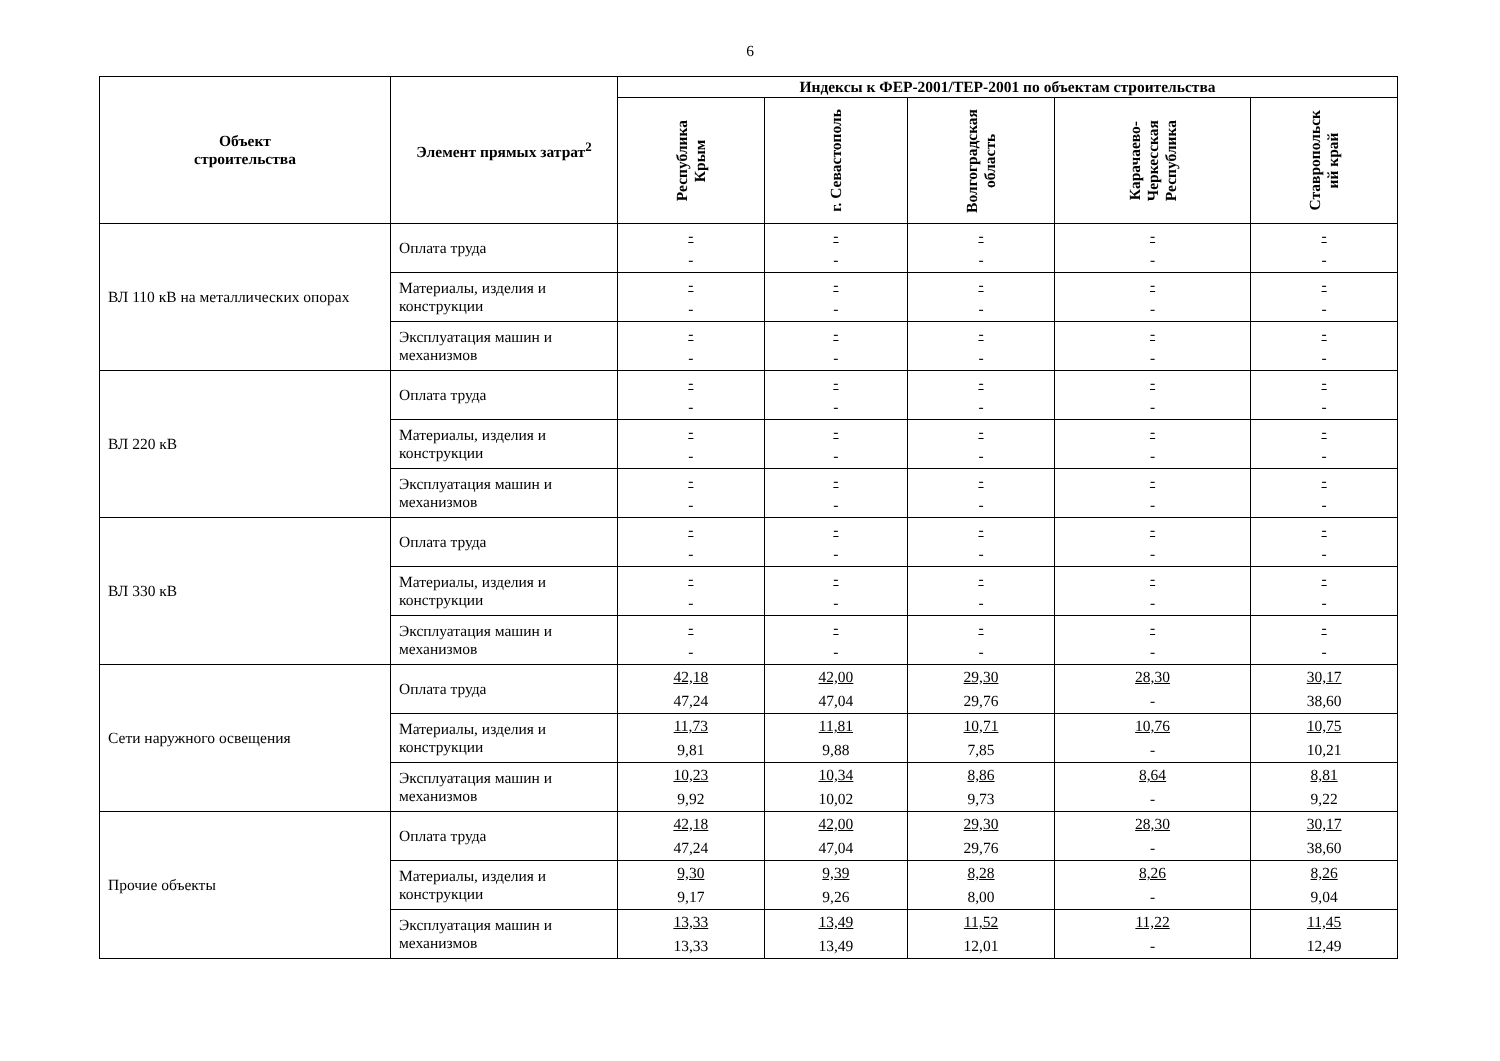6
| Объект строительства | Элемент прямых затрат<sup>2</sup> | Индексы к ФЕР-2001/ТЕР-2001 по объектам строительства | | | | |
| --- | --- | --- | --- | --- | --- | --- |
| | | Республика Крым | г. Севастополь | Волгоградская область | Карачаево- Черкесская Республика | Ставропольск ий край |
| ВЛ 110 кВ на металлических опорах | Оплата труда | - - | - - | - - | - - | - - |
| | Материалы, изделия и конструкции | - - | - - | - - | - - | - - |
| | Эксплуатация машин и механизмов | - - | - - | - - | - - | - - |
| ВЛ 220 кВ | Оплата труда | - - | - - | - - | - - | - - |
| | Материалы, изделия и конструкции | - - | - - | - - | - - | - - |
| | Эксплуатация машин и механизмов | - - | - - | - - | - - | - - |
| ВЛ 330 кВ | Оплата труда | - - | - - | - - | - - | - - |
| | Материалы, изделия и конструкции | - - | - - | - - | - - | - - |
| | Эксплуатация машин и механизмов | - - | - - | - - | - - | - - |
| Сети наружного освещения | Оплата труда | 42,18 47,24 | 42,00 47,04 | 29,30 29,76 | 28,30 - | 30,17 38,60 |
| | Материалы, изделия и конструкции | 11,73 9,81 | 11,81 9,88 | 10,71 7,85 | 10,76 - | 10,75 10,21 |
| | Эксплуатация машин и механизмов | 10,23 9,92 | 10,34 10,02 | 8,86 9,73 | 8,64 - | 8,81 9,22 |
| Прочие объекты | Оплата труда | 42,18 47,24 | 42,00 47,04 | 29,30 29,76 | 28,30 - | 30,17 38,60 |
| | Материалы, изделия и конструкции | 9,30 9,17 | 9,39 9,26 | 8,28 8,00 | 8,26 - | 8,26 9,04 |
| | Эксплуатация машин и механизмов | 13,33 13,33 | 13,49 13,49 | 11,52 12,01 | 11,22 - | 11,45 12,49 |